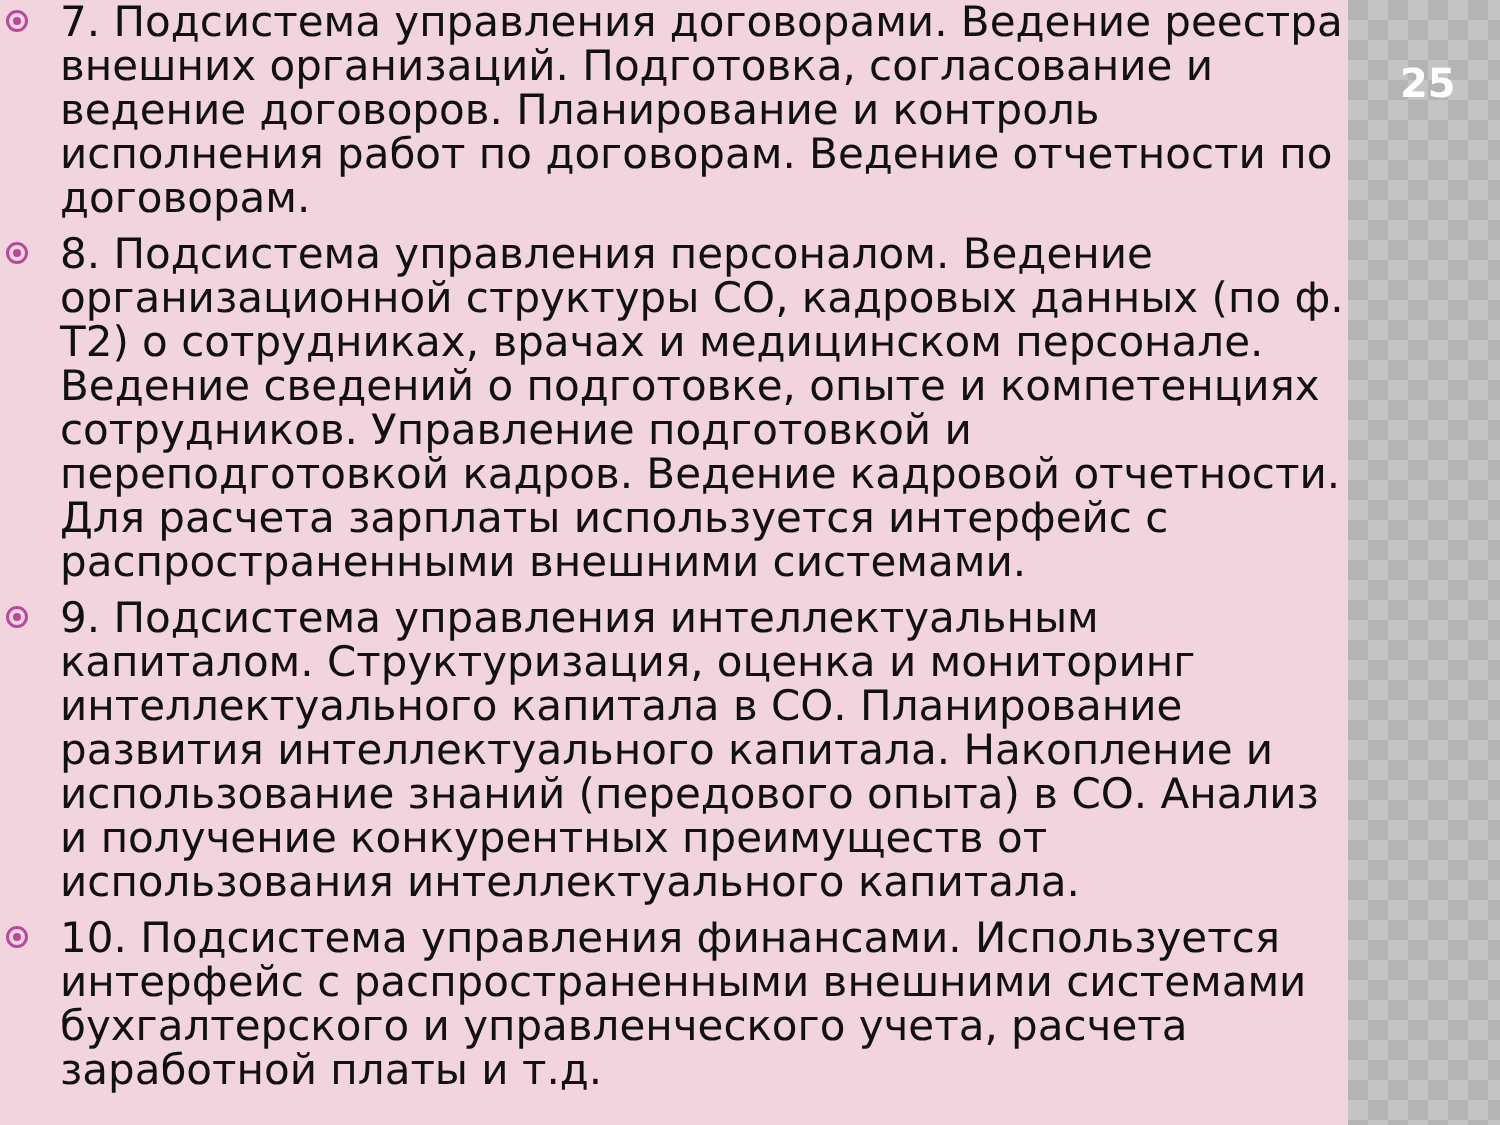25
7. Подсистема управления договорами. Ведение реестра внешних организаций. Подготовка, согласование и ведение договоров. Планирование и контроль исполнения работ по договорам. Ведение отчетности по договорам.
8. Подсистема управления персоналом. Ведение организационной структуры СО, кадровых данных (по ф. Т2) о сотрудниках, врачах и медицинском персонале. Ведение сведений о подготовке, опыте и компетенциях сотрудников. Управление подготовкой и переподготовкой кадров. Ведение кадровой отчетности. Для расчета зарплаты используется интерфейс с распространенными внешними системами.
9. Подсистема управления интеллектуальным капиталом. Структуризация, оценка и мониторинг интеллектуального капитала в СО. Планирование развития интеллектуального капитала. Накопление и использование знаний (передового опыта) в СО. Анализ и получение конкурентных преимуществ от использования интеллектуального капитала.
10. Подсистема управления финансами. Используется интерфейс с распространенными внешними системами бухгалтерского и управленческого учета, расчета заработной платы и т.д.